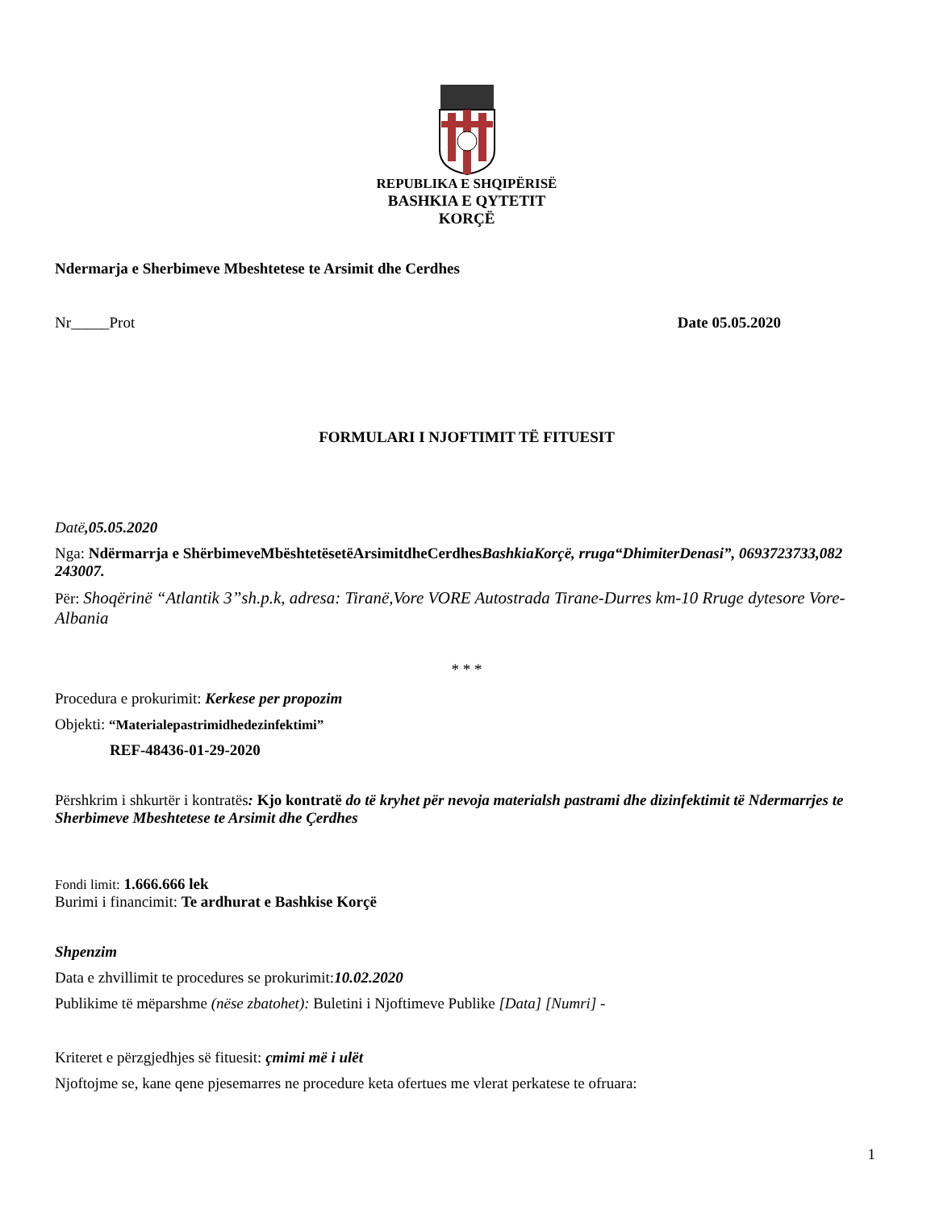REPUBLIKA E SHQIPËRISË
BASHKIA E QYTETIT
KORÇË
Ndermarja e Sherbimeve Mbeshtetese te Arsimit dhe Cerdhes
Nr_____Prot Date 05.05.2020
FORMULARI I NJOFTIMIT TË FITUESIT
Datë,05.05.2020
Nga: Ndërmarrja e ShërbimeveMbështetësetëArsimitdheCerdhesBashkiaKorçë, rruga“DhimiterDenasi”, 0693723733,082 243007.
Për: Shoqërinë “Atlantik 3”sh.p.k, adresa: Tiranë,Vore VORE Autostrada Tirane-Durres km-10 Rruge dytesore Vore-Albania
* * *
Procedura e prokurimit: Kerkese per propozim
Objekti: “Materialepastrimidhedezinfektimi”
REF-48436-01-29-2020
Përshkrim i shkurtër i kontratës: Kjo kontratë do të kryhet për nevoja materialsh pastrami dhe dizinfektimit të Ndermarrjes te Sherbimeve Mbeshtetese te Arsimit dhe Çerdhes
Fondi limit: 1.666.666 lek
Burimi i financimit: Te ardhurat e Bashkise Korçë
Shpenzim
Data e zhvillimit te procedures se prokurimit:10.02.2020
Publikime të mëparshme (nëse zbatohet): Buletini i Njoftimeve Publike [Data] [Numri] -
Kriteret e përzgjedhjes së fituesit: çmimi më i ulët
Njoftojme se, kane qene pjesemarres ne procedure keta ofertues me vlerat perkatese te ofruara:
1